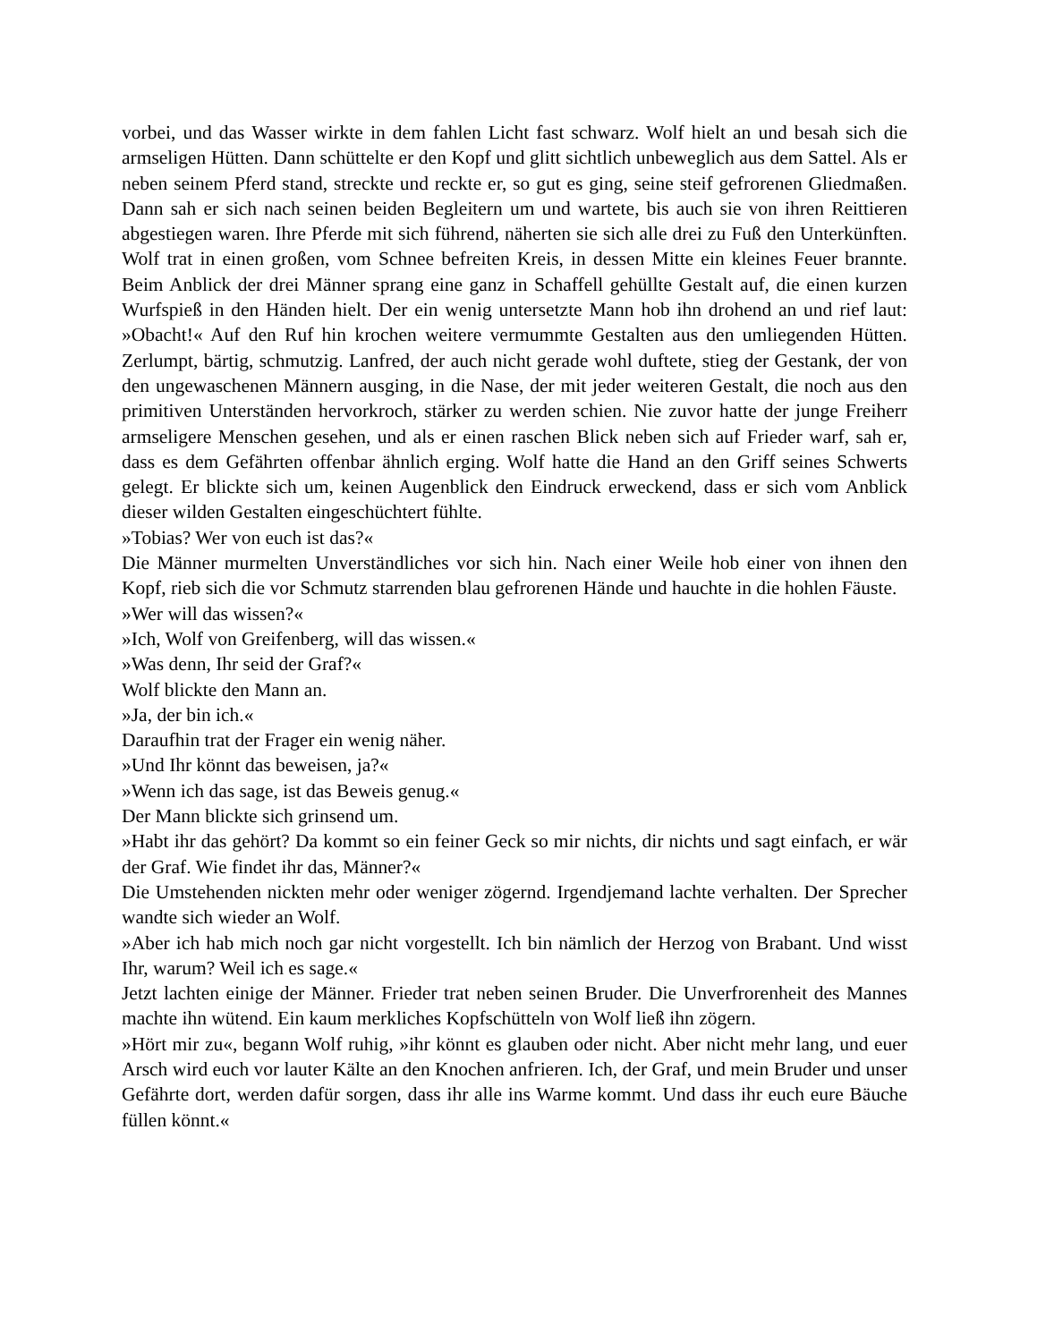vorbei, und das Wasser wirkte in dem fahlen Licht fast schwarz. Wolf hielt an und besah sich die armseligen Hütten. Dann schüttelte er den Kopf und glitt sichtlich unbeweglich aus dem Sattel. Als er neben seinem Pferd stand, streckte und reckte er, so gut es ging, seine steif gefrorenen Gliedmaßen. Dann sah er sich nach seinen beiden Begleitern um und wartete, bis auch sie von ihren Reittieren abgestiegen waren. Ihre Pferde mit sich führend, näherten sie sich alle drei zu Fuß den Unterkünften. Wolf trat in einen großen, vom Schnee befreiten Kreis, in dessen Mitte ein kleines Feuer brannte. Beim Anblick der drei Männer sprang eine ganz in Schaffell gehüllte Gestalt auf, die einen kurzen Wurfspieß in den Händen hielt. Der ein wenig untersetzte Mann hob ihn drohend an und rief laut: »Obacht!« Auf den Ruf hin krochen weitere vermummte Gestalten aus den umliegenden Hütten. Zerlumpt, bärtig, schmutzig. Lanfred, der auch nicht gerade wohl duftete, stieg der Gestank, der von den ungewaschenen Männern ausging, in die Nase, der mit jeder weiteren Gestalt, die noch aus den primitiven Unterständen hervorkroch, stärker zu werden schien. Nie zuvor hatte der junge Freiherr armseligere Menschen gesehen, und als er einen raschen Blick neben sich auf Frieder warf, sah er, dass es dem Gefährten offenbar ähnlich erging. Wolf hatte die Hand an den Griff seines Schwerts gelegt. Er blickte sich um, keinen Augenblick den Eindruck erweckend, dass er sich vom Anblick dieser wilden Gestalten eingeschüchtert fühlte.
»Tobias? Wer von euch ist das?«
Die Männer murmelten Unverständliches vor sich hin. Nach einer Weile hob einer von ihnen den Kopf, rieb sich die vor Schmutz starrenden blau gefrorenen Hände und hauchte in die hohlen Fäuste.
»Wer will das wissen?«
»Ich, Wolf von Greifenberg, will das wissen.«
»Was denn, Ihr seid der Graf?«
Wolf blickte den Mann an.
»Ja, der bin ich.«
Daraufhin trat der Frager ein wenig näher.
»Und Ihr könnt das beweisen, ja?«
»Wenn ich das sage, ist das Beweis genug.«
Der Mann blickte sich grinsend um.
»Habt ihr das gehört? Da kommt so ein feiner Geck so mir nichts, dir nichts und sagt einfach, er wär der Graf. Wie findet ihr das, Männer?«
Die Umstehenden nickten mehr oder weniger zögernd. Irgendjemand lachte verhalten. Der Sprecher wandte sich wieder an Wolf.
»Aber ich hab mich noch gar nicht vorgestellt. Ich bin nämlich der Herzog von Brabant. Und wisst Ihr, warum? Weil ich es sage.«
Jetzt lachten einige der Männer. Frieder trat neben seinen Bruder. Die Unverfrorenheit des Mannes machte ihn wütend. Ein kaum merkliches Kopfschütteln von Wolf ließ ihn zögern.
»Hört mir zu«, begann Wolf ruhig, »ihr könnt es glauben oder nicht. Aber nicht mehr lang, und euer Arsch wird euch vor lauter Kälte an den Knochen anfrieren. Ich, der Graf, und mein Bruder und unser Gefährte dort, werden dafür sorgen, dass ihr alle ins Warme kommt. Und dass ihr euch eure Bäuche füllen könnt.«